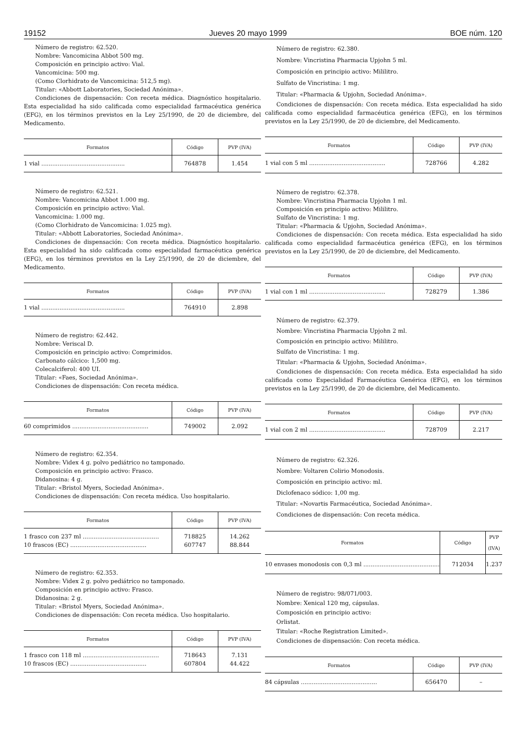19152 Jueves 20 mayo 1999 BOE núm. 120
Número de registro: 62.520.
Nombre: Vancomicina Abbot 500 mg.
Composición en principio activo: Vial.
Vancomicina: 500 mg.
(Como Clorhidrato de Vancomicina: 512,5 mg).
Titular: «Abbott Laboratories, Sociedad Anónima».
Condiciones de dispensación: Con receta médica. Diagnóstico hospitalario. Esta especialidad ha sido calificada como especialidad farmacéutica genérica (EFG), en los términos previstos en la Ley 25/1990, de 20 de diciembre, del Medicamento.
| Formatos | Código | PVP (IVA) |
| --- | --- | --- |
| 1 vial .............................................. | 764878 | 1.454 |
Número de registro: 62.521.
Nombre: Vancomicina Abbot 1.000 mg.
Composición en principio activo: Vial.
Vancomicina: 1.000 mg.
(Como Clorhidrato de Vancomicina: 1.025 mg).
Titular: «Abbott Laboratories, Sociedad Anónima».
Condiciones de dispensación: Con receta médica. Diagnóstico hospitalario. Esta especialidad ha sido calificada como especialidad farmacéutica genérica (EFG), en los términos previstos en la Ley 25/1990, de 20 de diciembre, del Medicamento.
| Formatos | Código | PVP (IVA) |
| --- | --- | --- |
| 1 vial .............................................. | 764910 | 2.898 |
Número de registro: 62.442.
Nombre: Veriscal D.
Composición en principio activo: Comprimidos.
Carbonato cálcico: 1,500 mg.
Colecalciferol: 400 UI.
Titular: «Faes, Sociedad Anónima».
Condiciones de dispensación: Con receta médica.
| Formatos | Código | PVP (IVA) |
| --- | --- | --- |
| 60 comprimidos .......................................... | 749002 | 2.092 |
Número de registro: 62.354.
Nombre: Videx 4 g. polvo pediátrico no tamponado.
Composición en principio activo: Frasco.
Didanosina: 4 g.
Titular: «Bristol Myers, Sociedad Anónima».
Condiciones de dispensación: Con receta médica. Uso hospitalario.
| Formatos | Código | PVP (IVA) |
| --- | --- | --- |
| 1 frasco con 237 ml .......................................... 10 frascos (EC) .......................................... | 718825 607747 | 14.262 88.844 |
Número de registro: 62.353.
Nombre: Videx 2 g. polvo pediátrico no tamponado.
Composición en principio activo: Frasco.
Didanosina: 2 g.
Titular: «Bristol Myers, Sociedad Anónima».
Condiciones de dispensación: Con receta médica. Uso hospitalario.
| Formatos | Código | PVP (IVA) |
| --- | --- | --- |
| 1 frasco con 118 ml .......................................... 10 frascos (EC) .......................................... | 718643 607804 | 7.131 44.422 |
Número de registro: 62.380.
Nombre: Vincristina Pharmacia Upjohn 5 ml.
Composición en principio activo: Mililitro.
Sulfato de Vincristina: 1 mg.
Titular: «Pharmacia & Upjohn, Sociedad Anónima».
Condiciones de dispensación: Con receta médica. Esta especialidad ha sido calificada como especialidad farmacéutica genérica (EFG), en los términos previstos en la Ley 25/1990, de 20 de diciembre, del Medicamento.
| Formatos | Código | PVP (IVA) |
| --- | --- | --- |
| 1 vial con 5 ml .......................................... | 728766 | 4.282 |
Número de registro: 62.378.
Nombre: Vincristina Pharmacia Upjohn 1 ml.
Composición en principio activo: Mililitro.
Sulfato de Vincristina: 1 mg.
Titular: «Pharmacia & Upjohn, Sociedad Anónima».
Condiciones de dispensación: Con receta médica. Esta especialidad ha sido calificada como especialidad farmacéutica genérica (EFG), en los términos previstos en la Ley 25/1990, de 20 de diciembre, del Medicamento.
| Formatos | Código | PVP (IVA) |
| --- | --- | --- |
| 1 vial con 1 ml .......................................... | 728279 | 1.386 |
Número de registro: 62.379.
Nombre: Vincristina Pharmacia Upjohn 2 ml.
Composición en principio activo: Mililitro.
Sulfato de Vincristina: 1 mg.
Titular: «Pharmacia & Upjohn, Sociedad Anónima».
Condiciones de dispensación: Con receta médica. Esta especialidad ha sido calificada como Especialidad Farmacéutica Genérica (EFG), en los términos previstos en la Ley 25/1990, de 20 de diciembre, del Medicamento.
| Formatos | Código | PVP (IVA) |
| --- | --- | --- |
| 1 vial con 2 ml .......................................... | 728709 | 2.217 |
Número de registro: 62.326.
Nombre: Voltaren Colirio Monodosis.
Composición en principio activo: ml.
Diclofenaco sódico: 1,00 mg.
Titular: «Novartis Farmacéutica, Sociedad Anónima».
Condiciones de dispensación: Con receta médica.
| Formatos | Código | PVP (IVA) |
| --- | --- | --- |
| 10 envases monodosis con 0,3 ml .......................................... | 712034 | 1.237 |
Número de registro: 98/071/003.
Nombre: Xenical 120 mg, cápsulas.
Composición en principio activo:
Orlistat.
Titular: «Roche Registration Limited».
Condiciones de dispensación: Con receta médica.
| Formatos | Código | PVP (IVA) |
| --- | --- | --- |
| 84 cápsulas .......................................... | 656470 | – |